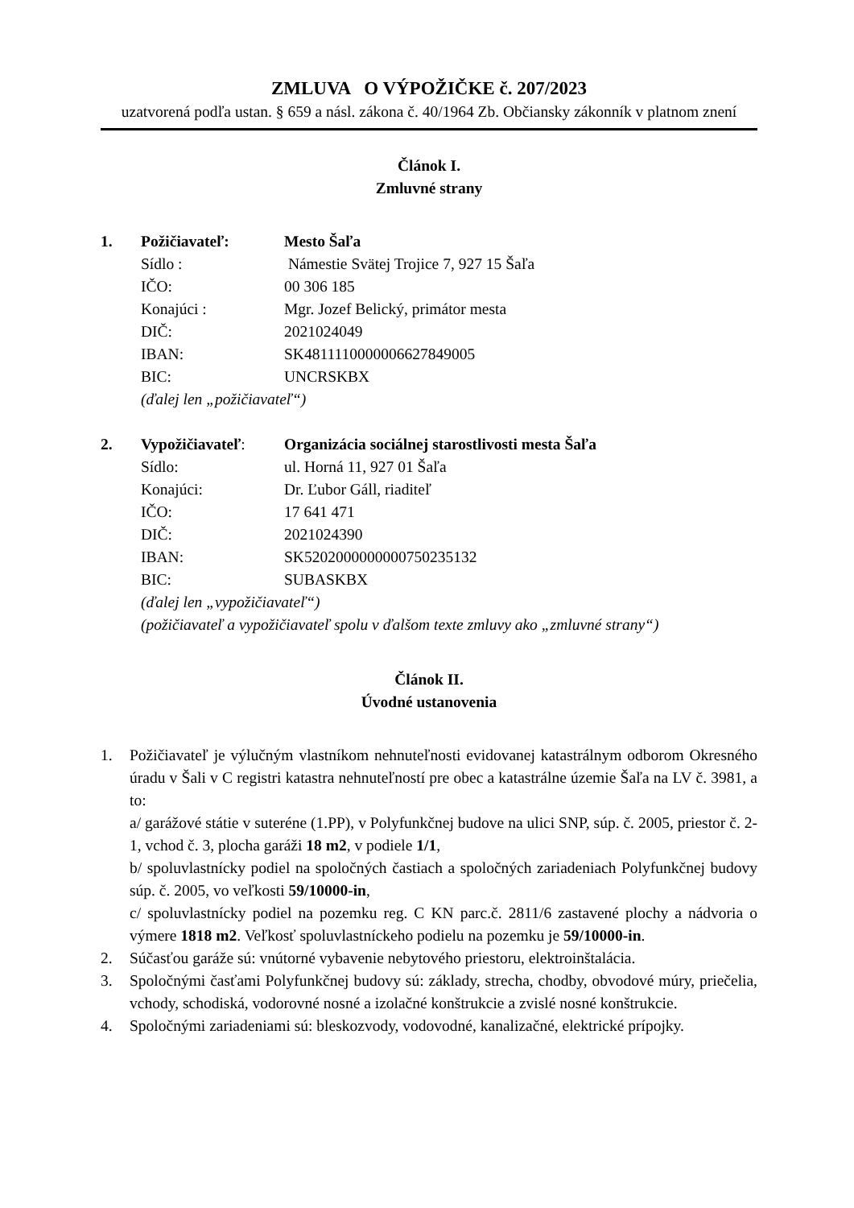ZMLUVA O VÝPOŽIČKE č. 207/2023
uzatvorená podľa ustan. § 659 a násl. zákona č. 40/1964 Zb. Občiansky zákonník v platnom znení
Článok I.
Zmluvné strany
| 1. | Požičiavateľ: | Mesto Šaľa |
| | Sídlo : | Námestie Svätej Trojice 7, 927 15 Šaľa |
| | IČO: | 00 306 185 |
| | Konajúci : | Mgr. Jozef Belický, primátor mesta |
| | DIČ: | 2021024049 |
| | IBAN: | SK4811110000006627849005 |
| | BIC: | UNCRSKBX |
| | (ďalej len „požičiavateľ“) | |
| 2. | Vypožičiavateľ : | Organizácia sociálnej starostlivosti mesta Šaľa |
| | Sídlo: | ul. Horná 11, 927 01 Šaľa |
| | Konajúci: | Dr. Ľubor Gáll, riaditeľ |
| | IČO: | 17 641 471 |
| | DIČ: | 2021024390 |
| | IBAN: | SK5202000000000750235132 |
| | BIC: | SUBASKBX |
| | (ďalej len „vypožičiavateľ“) | |
| | (požičiavateľ a vypožičiavateľ spolu v ďalšom texte zmluvy ako „zmluvné strany“) | |
Článok II.
Úvodné ustanovenia
1. Požičiavateľ je výlučným vlastníkom nehnuteľnosti evidovanej katastrálnym odborom Okresného úradu v Šali v C registri katastra nehnuteľností pre obec a katastrálne územie Šaľa na LV č. 3981, a to:
a/ garážové státie v suteréne (1.PP), v Polyfunkčnej budove na ulici SNP, súp. č. 2005, priestor č. 2-1, vchod č. 3, plocha garáži 18 m2, v podiele 1/1,
b/ spoluvlastnícky podiel na spoločných častiach a spoločných zariadeniach Polyfunkčnej budovy súp. č. 2005, vo veľkosti 59/10000-in,
c/ spoluvlastnícky podiel na pozemku reg. C KN parc.č. 2811/6 zastavené plochy a nádvoria o výmere 1818 m2. Veľkosť spoluvlastníckeho podielu na pozemku je 59/10000-in.
2. Súčasťou garáže sú: vnútorné vybavenie nebytového priestoru, elektroinštalácia.
3. Spoločnými časťami Polyfunkčnej budovy sú: základy, strecha, chodby, obvodové múry, priečelia, vchody, schodiská, vodorovné nosné a izolačné konštrukcie a zvislé nosné konštrukcie.
4. Spoločnými zariadeniami sú: bleskozvody, vodovodné, kanalizačné, elektrické prípojky.